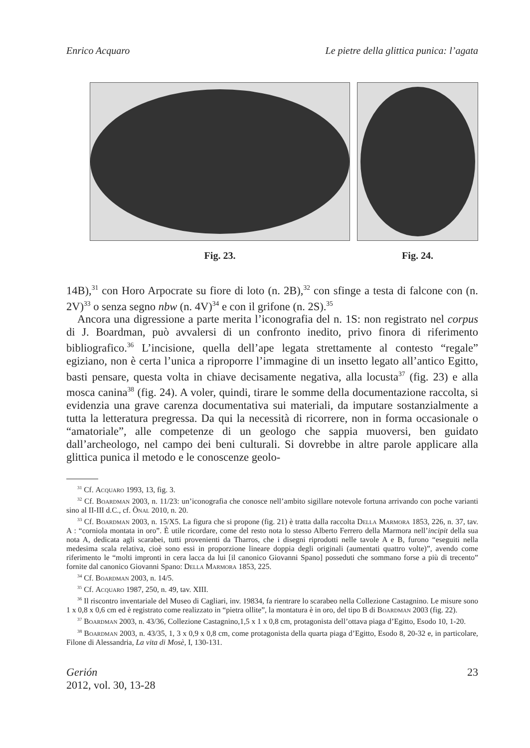Enrico Acquaro Le pietre della glittica punica: l’agata
Fig. 23. Fig. 24.
14B),<sup>31</sup> con Horo Arpocrate su fiore di loto (n. 2B),<sup>32</sup> con sfinge a testa di falcone con (n. 2V)<sup>33</sup> o senza segno nbw (n. 4V)<sup>34</sup> e con il grifone (n. 2S).<sup>35</sup>
Ancora una digressione a parte merita l’iconografia del n. 1S: non registrato nel corpus di J. Boardman, può avvalersi di un confronto inedito, privo finora di riferimento bibliografico.<sup>36</sup> L’incisione, quella dell’ape legata strettamente al contesto “regale” egiziano, non è certa l’unica a riproporre l’immagine di un insetto legato all’antico Egitto, basti pensare, questa volta in chiave decisamente negativa, alla locusta<sup>37</sup> (fig. 23) e alla mosca canina<sup>38</sup> (fig. 24). A voler, quindi, tirare le somme della documentazione raccolta, si evidenzia una grave carenza documentativa sui materiali, da imputare sostanzialmente a tutta la letteratura pregressa. Da qui la necessità di ricorrere, non in forma occasionale o “amatoriale”, alle competenze di un geologo che sappia muoversi, ben guidato dall’archeologo, nel campo dei beni culturali. Si dovrebbe in altre parole applicare alla glittica punica il metodo e le conoscenze geolo-
<sup>31</sup> Cf. Acquaro 1993, 13, fig. 3.
<sup>32</sup> Cf. Boardman 2003, n. 11/23: un’iconografia che conosce nell’ambito sigillare notevole fortuna arrivando con poche varianti sino al II-III d.C., cf. Önal 2010, n. 20.
<sup>33</sup> Cf. Boardman 2003, n. 15/X5. La figura che si propone (fig. 21) è tratta dalla raccolta Della Marmora 1853, 226, n. 37, tav. A : “corniola montata in oro”. È utile ricordare, come del resto nota lo stesso Alberto Ferrero della Marmora nell’incipit della sua nota A, dedicata agli scarabei, tutti provenienti da Tharros, che i disegni riprodotti nelle tavole A e B, furono “eseguiti nella medesima scala relativa, cioè sono essi in proporzione lineare doppia degli originali (aumentati quattro volte)”, avendo come riferimento le “molti impronti in cera lacca da lui [il canonico Giovanni Spano] posseduti che sommano forse a più di trecento” fornite dal canonico Giovanni Spano: Della Marmora 1853, 225.
<sup>34</sup> Cf. Boardman 2003, n. 14/5.
<sup>35</sup> Cf. Acquaro 1987, 250, n. 49, tav. XIII.
<sup>36</sup> Il riscontro inventariale del Museo di Cagliari, inv. 19834, fa rientrare lo scarabeo nella Collezione Castagnino. Le misure sono 1 x 0,8 x 0,6 cm ed è registrato come realizzato in “pietra ollite”, la montatura è in oro, del tipo B di Boardman 2003 (fig. 22).
<sup>37</sup> Boardman 2003, n. 43/36, Collezione Castagnino,1,5 x 1 x 0,8 cm, protagonista dell’ottava piaga d’Egitto, Esodo 10, 1-20.
<sup>38</sup> Boardman 2003, n. 43/35, 1, 3 x 0,9 x 0,8 cm, come protagonista della quarta piaga d’Egitto, Esodo 8, 20-32 e, in particolare, Filone di Alessandria, La vita di Mosè, I, 130-131.
Gerión
2012, vol. 30, 13-28
23